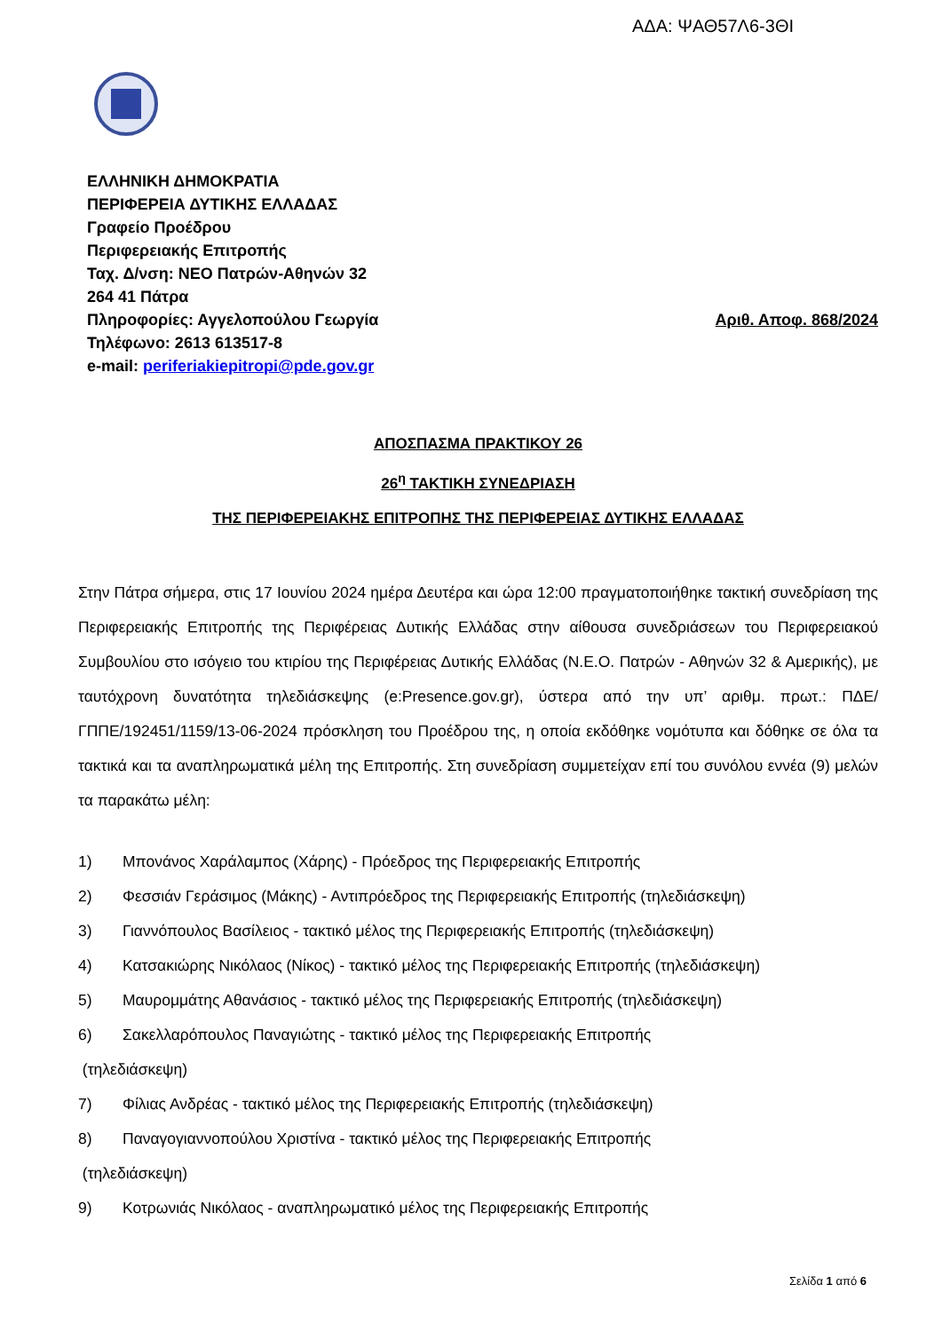ΑΔΑ: ΨΑΘ57Λ6-3ΘΙ
ΕΛΛΗΝΙΚΗ ΔΗΜΟΚΡΑΤΙΑ
ΠΕΡΙΦΕΡΕΙΑ ΔΥΤΙΚΗΣ ΕΛΛΑΔΑΣ
Γραφείο Προέδρου
Περιφερειακής Επιτροπής
Ταχ. Δ/νση: ΝΕΟ Πατρών-Αθηνών 32
264 41 Πάτρα
Πληροφορίες: Αγγελοπούλου Γεωργία Αριθ. Αποφ. 868/2024
Τηλέφωνο: 2613 613517-8
e-mail: periferiakiepitropi@pde.gov.gr
ΑΠΟΣΠΑΣΜΑ ΠΡΑΚΤΙΚΟΥ 26
26<sup>η</sup> ΤΑΚΤΙΚΗ ΣΥΝΕΔΡΙΑΣΗ
ΤΗΣ ΠΕΡΙΦΕΡΕΙΑΚΗΣ ΕΠΙΤΡΟΠΗΣ ΤΗΣ ΠΕΡΙΦΕΡΕΙΑΣ ΔΥΤΙΚΗΣ ΕΛΛΑΔΑΣ
Στην Πάτρα σήμερα, στις 17 Ιουνίου 2024 ημέρα Δευτέρα και ώρα 12:00 πραγματοποιήθηκε τακτική συνεδρίαση της Περιφερειακής Επιτροπής της Περιφέρειας Δυτικής Ελλάδας στην αίθουσα συνεδριάσεων του Περιφερειακού Συμβουλίου στο ισόγειο του κτιρίου της Περιφέρειας Δυτικής Ελλάδας (Ν.Ε.Ο. Πατρών - Αθηνών 32 & Αμερικής), με ταυτόχρονη δυνατότητα τηλεδιάσκεψης (e:Presence.gov.gr), ύστερα από την υπ’ αριθμ. πρωτ.: ΠΔΕ/ΓΠΠΕ/192451/1159/13-06-2024 πρόσκληση του Προέδρου της, η οποία εκδόθηκε νομότυπα και δόθηκε σε όλα τα τακτικά και τα αναπληρωματικά μέλη της Επιτροπής. Στη συνεδρίαση συμμετείχαν επί του συνόλου εννέα (9) μελών τα παρακάτω μέλη:
1) Μπονάνος Χαράλαμπος (Χάρης) - Πρόεδρος της Περιφερειακής Επιτροπής
2) Φεσσιάν Γεράσιμος (Μάκης) - Αντιπρόεδρος της Περιφερειακής Επιτροπής (τηλεδιάσκεψη)
3) Γιαννόπουλος Βασίλειος - τακτικό μέλος της Περιφερειακής Επιτροπής (τηλεδιάσκεψη)
4) Κατσακιώρης Νικόλαος (Νίκος) - τακτικό μέλος της Περιφερειακής Επιτροπής (τηλεδιάσκεψη)
5) Μαυρομμάτης Αθανάσιος - τακτικό μέλος της Περιφερειακής Επιτροπής (τηλεδιάσκεψη)
6) Σακελλαρόπουλος Παναγιώτης - τακτικό μέλος της Περιφερειακής Επιτροπής
(τηλεδιάσκεψη)
7) Φίλιας Ανδρέας - τακτικό μέλος της Περιφερειακής Επιτροπής (τηλεδιάσκεψη)
8) Παναγογιαννοπούλου Χριστίνα - τακτικό μέλος της Περιφερειακής Επιτροπής
(τηλεδιάσκεψη)
9) Κοτρωνιάς Νικόλαος - αναπληρωματικό μέλος της Περιφερειακής Επιτροπής
Σελίδα 1 από 6